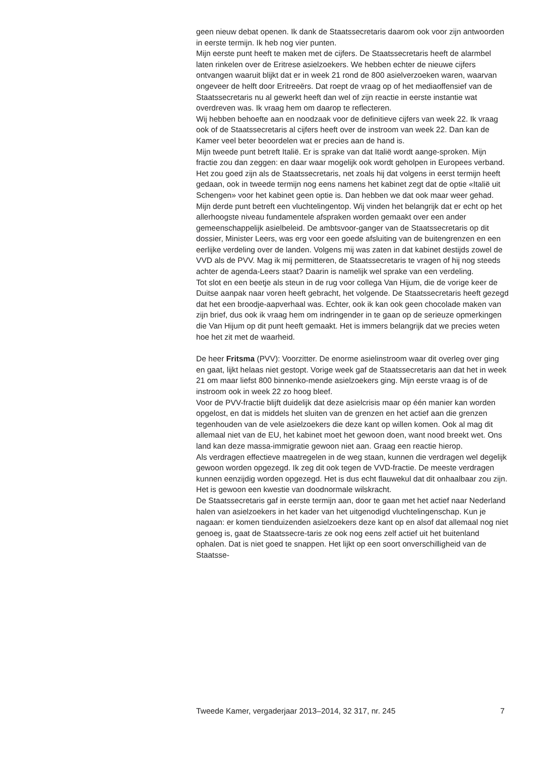geen nieuw debat openen. Ik dank de Staatssecretaris daarom ook voor zijn antwoorden in eerste termijn. Ik heb nog vier punten.
Mijn eerste punt heeft te maken met de cijfers. De Staatssecretaris heeft de alarmbel laten rinkelen over de Eritrese asielzoekers. We hebben echter de nieuwe cijfers ontvangen waaruit blijkt dat er in week 21 rond de 800 asielverzoeken waren, waarvan ongeveer de helft door Eritreeërs. Dat roept de vraag op of het mediaoffensief van de Staatssecretaris nu al gewerkt heeft dan wel of zijn reactie in eerste instantie wat overdreven was. Ik vraag hem om daarop te reflecteren.
Wij hebben behoefte aan en noodzaak voor de definitieve cijfers van week 22. Ik vraag ook of de Staatssecretaris al cijfers heeft over de instroom van week 22. Dan kan de Kamer veel beter beoordelen wat er precies aan de hand is.
Mijn tweede punt betreft Italië. Er is sprake van dat Italië wordt aange-sproken. Mijn fractie zou dan zeggen: en daar waar mogelijk ook wordt geholpen in Europees verband. Het zou goed zijn als de Staatssecretaris, net zoals hij dat volgens in eerst termijn heeft gedaan, ook in tweede termijn nog eens namens het kabinet zegt dat de optie «Italië uit Schengen» voor het kabinet geen optie is. Dan hebben we dat ook maar weer gehad.
Mijn derde punt betreft een vluchtelingentop. Wij vinden het belangrijk dat er echt op het allerhoogste niveau fundamentele afspraken worden gemaakt over een ander gemeenschappelijk asielbeleid. De ambtsvoor-ganger van de Staatssecretaris op dit dossier, Minister Leers, was erg voor een goede afsluiting van de buitengrenzen en een eerlijke verdeling over de landen. Volgens mij was zaten in dat kabinet destijds zowel de VVD als de PVV. Mag ik mij permitteren, de Staatssecretaris te vragen of hij nog steeds achter de agenda-Leers staat? Daarin is namelijk wel sprake van een verdeling.
Tot slot en een beetje als steun in de rug voor collega Van Hijum, die de vorige keer de Duitse aanpak naar voren heeft gebracht, het volgende. De Staatssecretaris heeft gezegd dat het een broodje-aapverhaal was. Echter, ook ik kan ook geen chocolade maken van zijn brief, dus ook ik vraag hem om indringender in te gaan op de serieuze opmerkingen die Van Hijum op dit punt heeft gemaakt. Het is immers belangrijk dat we precies weten hoe het zit met de waarheid.
De heer Fritsma (PVV): Voorzitter. De enorme asielinstroom waar dit overleg over ging en gaat, lijkt helaas niet gestopt. Vorige week gaf de Staatssecretaris aan dat het in week 21 om maar liefst 800 binnenko-mende asielzoekers ging. Mijn eerste vraag is of de instroom ook in week 22 zo hoog bleef.
Voor de PVV-fractie blijft duidelijk dat deze asielcrisis maar op één manier kan worden opgelost, en dat is middels het sluiten van de grenzen en het actief aan die grenzen tegenhouden van de vele asielzoekers die deze kant op willen komen. Ook al mag dit allemaal niet van de EU, het kabinet moet het gewoon doen, want nood breekt wet. Ons land kan deze massa-immigratie gewoon niet aan. Graag een reactie hierop.
Als verdragen effectieve maatregelen in de weg staan, kunnen die verdragen wel degelijk gewoon worden opgezegd. Ik zeg dit ook tegen de VVD-fractie. De meeste verdragen kunnen eenzijdig worden opgezegd. Het is dus echt flauwekul dat dit onhaalbaar zou zijn. Het is gewoon een kwestie van doodnormale wilskracht.
De Staatssecretaris gaf in eerste termijn aan, door te gaan met het actief naar Nederland halen van asielzoekers in het kader van het uitgenodigd vluchtelingenschap. Kun je nagaan: er komen tienduizenden asielzoekers deze kant op en alsof dat allemaal nog niet genoeg is, gaat de Staatssecre-taris ze ook nog eens zelf actief uit het buitenland ophalen. Dat is niet goed te snappen. Het lijkt op een soort onverschilligheid van de Staatsse-
Tweede Kamer, vergaderjaar 2013–2014, 32 317, nr. 245 7